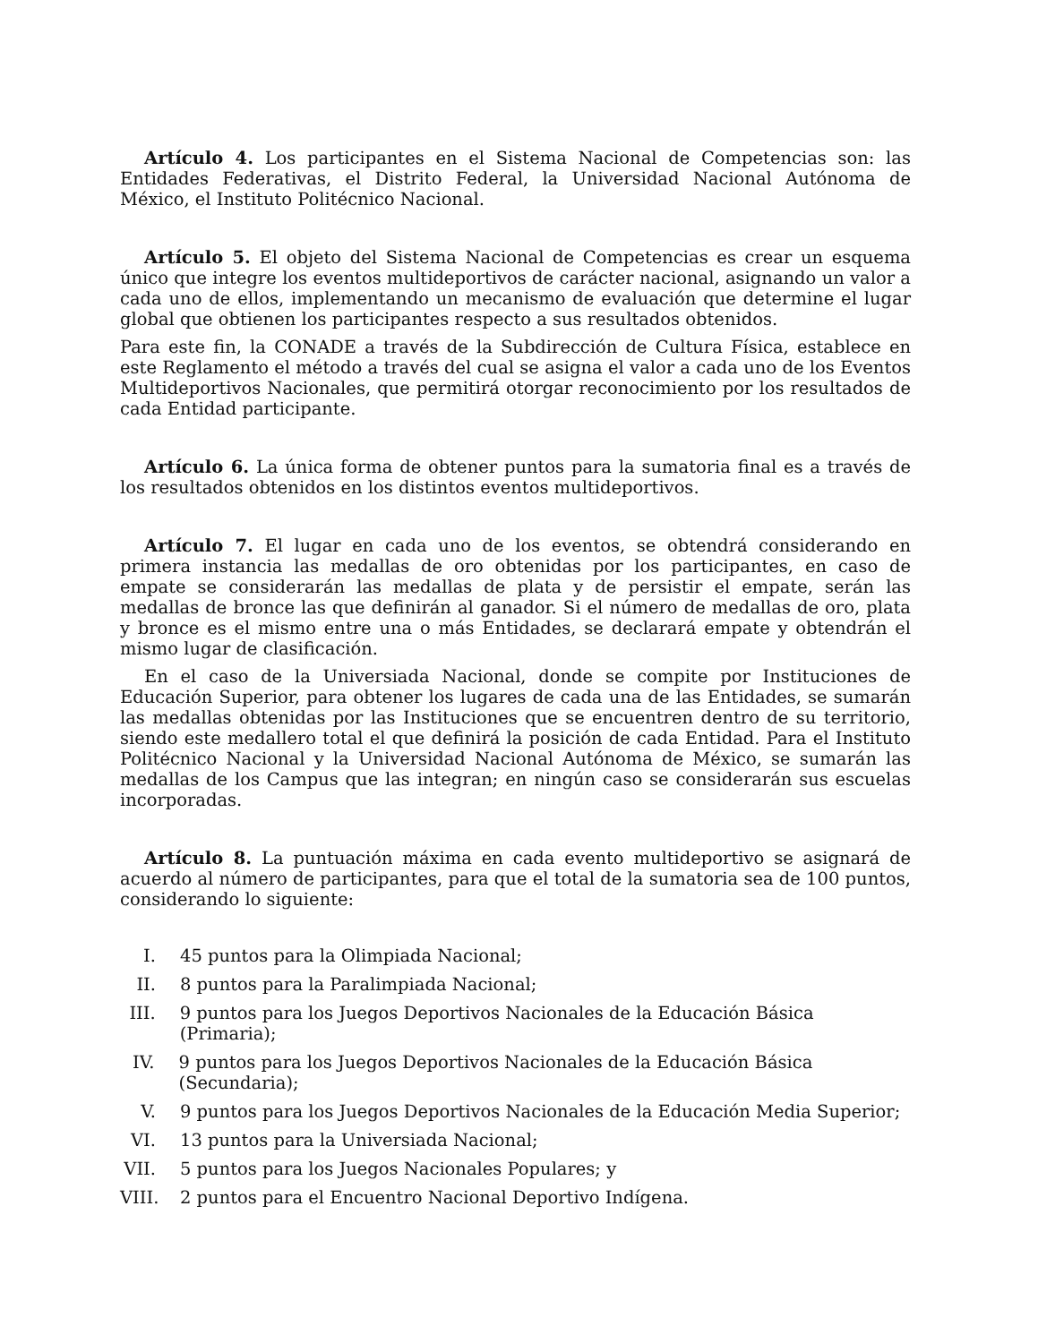Artículo 4. Los participantes en el Sistema Nacional de Competencias son: las Entidades Federativas, el Distrito Federal, la Universidad Nacional Autónoma de México, el Instituto Politécnico Nacional.
Artículo 5. El objeto del Sistema Nacional de Competencias es crear un esquema único que integre los eventos multideportivos de carácter nacional, asignando un valor a cada uno de ellos, implementando un mecanismo de evaluación que determine el lugar global que obtienen los participantes respecto a sus resultados obtenidos.
Para este fin, la CONADE a través de la Subdirección de Cultura Física, establece en este Reglamento el método a través del cual se asigna el valor a cada uno de los Eventos Multideportivos Nacionales, que permitirá otorgar reconocimiento por los resultados de cada Entidad participante.
Artículo 6. La única forma de obtener puntos para la sumatoria final es a través de los resultados obtenidos en los distintos eventos multideportivos.
Artículo 7. El lugar en cada uno de los eventos, se obtendrá considerando en primera instancia las medallas de oro obtenidas por los participantes, en caso de empate se considerarán las medallas de plata y de persistir el empate, serán las medallas de bronce las que definirán al ganador. Si el número de medallas de oro, plata y bronce es el mismo entre una o más Entidades, se declarará empate y obtendrán el mismo lugar de clasificación.
En el caso de la Universiada Nacional, donde se compite por Instituciones de Educación Superior, para obtener los lugares de cada una de las Entidades, se sumarán las medallas obtenidas por las Instituciones que se encuentren dentro de su territorio, siendo este medallero total el que definirá la posición de cada Entidad. Para el Instituto Politécnico Nacional y la Universidad Nacional Autónoma de México, se sumarán las medallas de los Campus que las integran; en ningún caso se considerarán sus escuelas incorporadas.
Artículo 8. La puntuación máxima en cada evento multideportivo se asignará de acuerdo al número de participantes, para que el total de la sumatoria sea de 100 puntos, considerando lo siguiente:
I. 45 puntos para la Olimpiada Nacional;
II. 8 puntos para la Paralimpiada Nacional;
III. 9 puntos para los Juegos Deportivos Nacionales de la Educación Básica (Primaria);
IV. 9 puntos para los Juegos Deportivos Nacionales de la Educación Básica (Secundaria);
V. 9 puntos para los Juegos Deportivos Nacionales de la Educación Media Superior;
VI. 13 puntos para la Universiada Nacional;
VII. 5 puntos para los Juegos Nacionales Populares; y
VIII. 2 puntos para el Encuentro Nacional Deportivo Indígena.